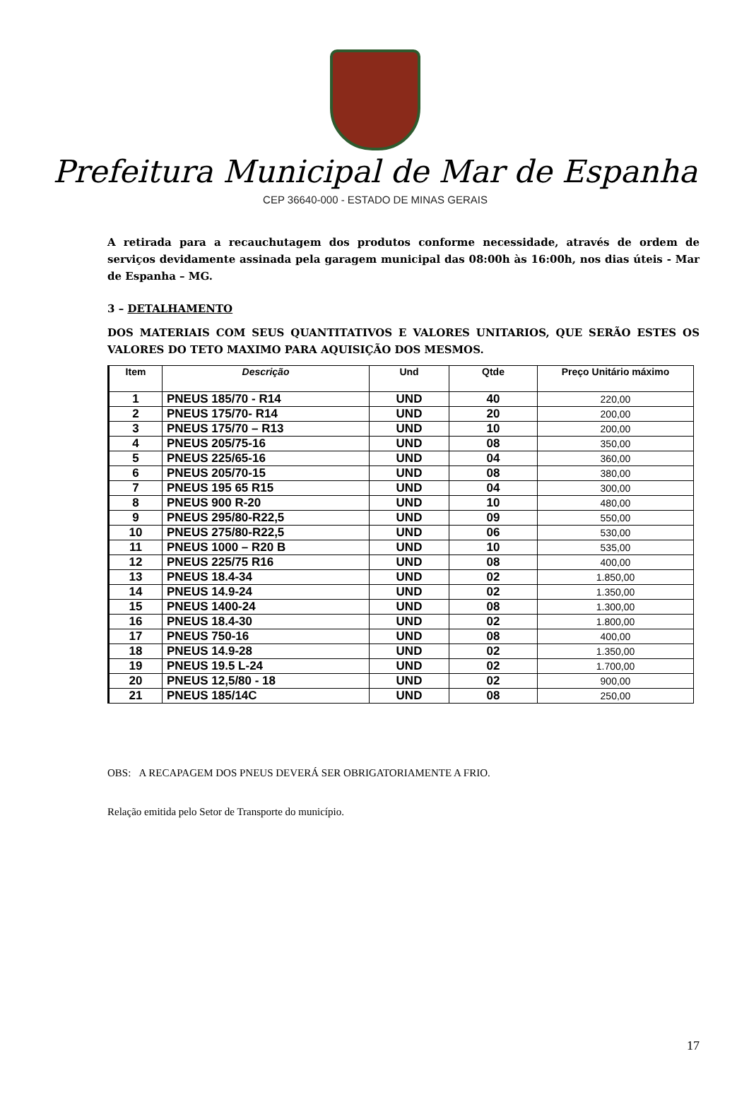Prefeitura Municipal de Mar de Espanha
CEP 36640-000 - ESTADO DE MINAS GERAIS
A retirada para a recauchutagem dos produtos conforme necessidade, através de ordem de serviços devidamente assinada pela garagem municipal das 08:00h às 16:00h, nos dias úteis - Mar de Espanha – MG.
3 – DETALHAMENTO
DOS MATERIAIS COM SEUS QUANTITATIVOS E VALORES UNITARIOS, QUE SERÃO ESTES OS VALORES DO TETO MAXIMO PARA AQUISIÇÃO DOS MESMOS.
| Item | Descrição | Und | Qtde | Preço Unitário máximo |
| --- | --- | --- | --- | --- |
| 1 | PNEUS 185/70 - R14 | UND | 40 | 220,00 |
| 2 | PNEUS 175/70- R14 | UND | 20 | 200,00 |
| 3 | PNEUS 175/70 – R13 | UND | 10 | 200,00 |
| 4 | PNEUS 205/75-16 | UND | 08 | 350,00 |
| 5 | PNEUS 225/65-16 | UND | 04 | 360,00 |
| 6 | PNEUS 205/70-15 | UND | 08 | 380,00 |
| 7 | PNEUS 195 65 R15 | UND | 04 | 300,00 |
| 8 | PNEUS 900 R-20 | UND | 10 | 480,00 |
| 9 | PNEUS 295/80-R22,5 | UND | 09 | 550,00 |
| 10 | PNEUS 275/80-R22,5 | UND | 06 | 530,00 |
| 11 | PNEUS 1000 – R20 B | UND | 10 | 535,00 |
| 12 | PNEUS 225/75 R16 | UND | 08 | 400,00 |
| 13 | PNEUS 18.4-34 | UND | 02 | 1.850,00 |
| 14 | PNEUS 14.9-24 | UND | 02 | 1.350,00 |
| 15 | PNEUS 1400-24 | UND | 08 | 1.300,00 |
| 16 | PNEUS 18.4-30 | UND | 02 | 1.800,00 |
| 17 | PNEUS 750-16 | UND | 08 | 400,00 |
| 18 | PNEUS 14.9-28 | UND | 02 | 1.350,00 |
| 19 | PNEUS 19.5 L-24 | UND | 02 | 1.700,00 |
| 20 | PNEUS 12,5/80 - 18 | UND | 02 | 900,00 |
| 21 | PNEUS 185/14C | UND | 08 | 250,00 |
OBS: A RECAPAGEM DOS PNEUS DEVERÁ SER OBRIGATORIAMENTE A FRIO.
Relação emitida pelo Setor de Transporte do município.
17